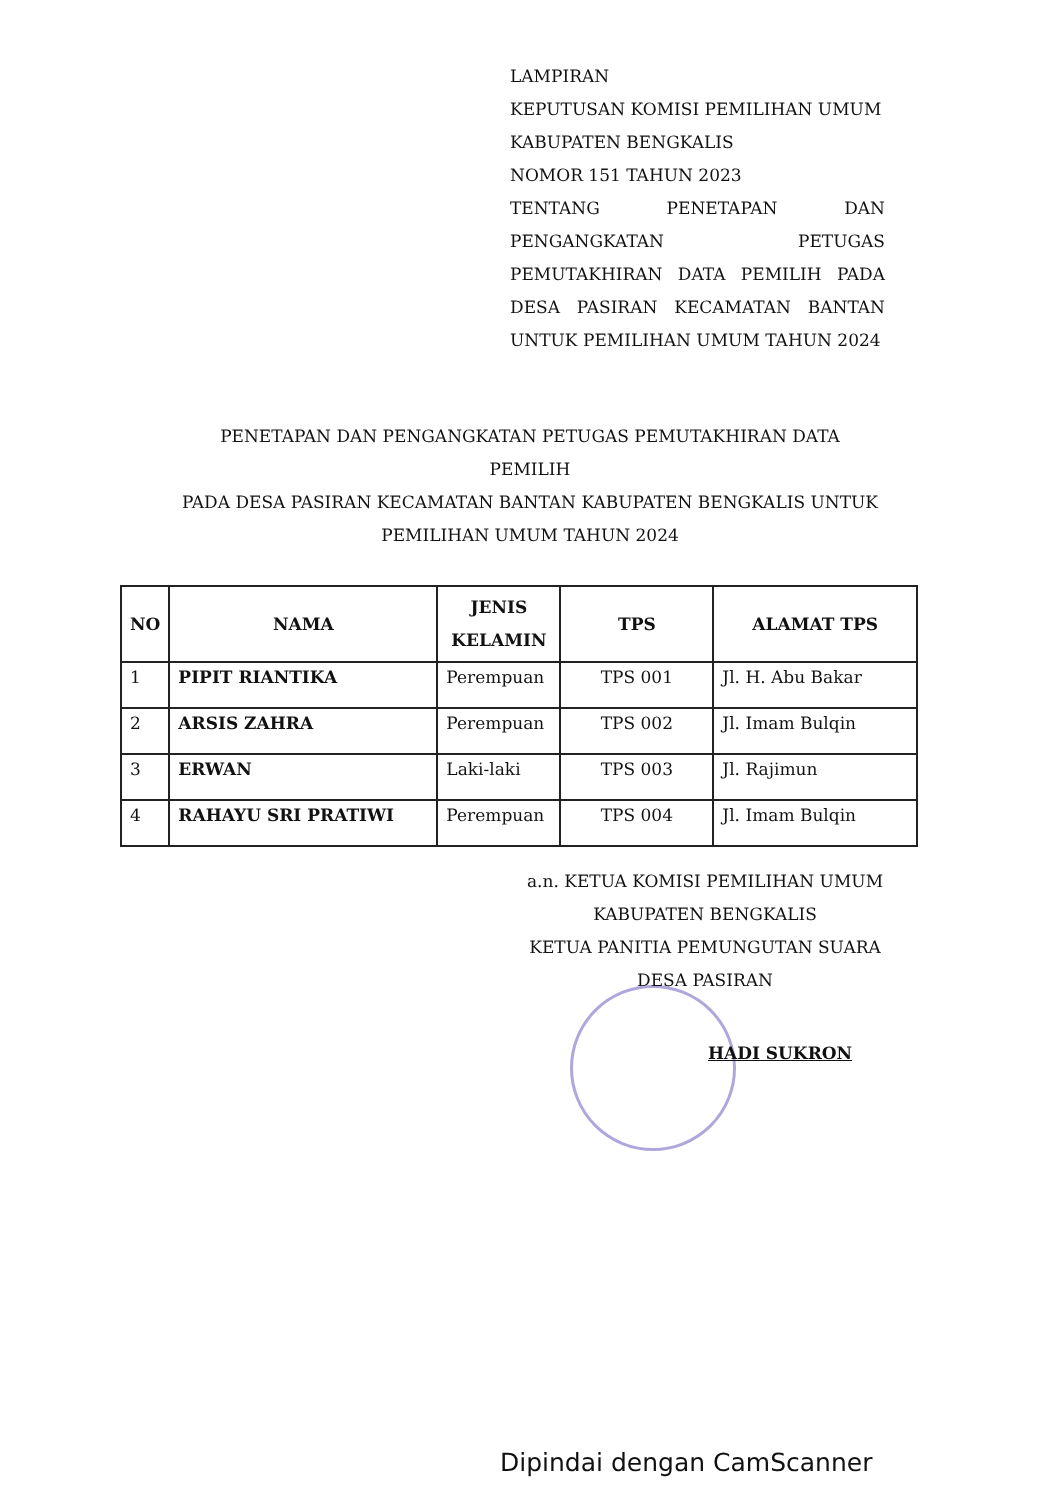LAMPIRAN
KEPUTUSAN KOMISI PEMILIHAN UMUM
KABUPATEN BENGKALIS
NOMOR 151 TAHUN 2023
TENTANG PENETAPAN DAN
PENGANGKATAN PETUGAS
PEMUTAKHIRAN DATA PEMILIH PADA
DESA PASIRAN KECAMATAN BANTAN
UNTUK PEMILIHAN UMUM TAHUN 2024
PENETAPAN DAN PENGANGKATAN PETUGAS PEMUTAKHIRAN DATA
PEMILIH
PADA DESA PASIRAN KECAMATAN BANTAN KABUPATEN BENGKALIS UNTUK
PEMILIHAN UMUM TAHUN 2024
| NO | NAMA | JENIS KELAMIN | TPS | ALAMAT TPS |
| --- | --- | --- | --- | --- |
| 1 | PIPIT RIANTIKA | Perempuan | TPS 001 | Jl. H. Abu Bakar |
| 2 | ARSIS ZAHRA | Perempuan | TPS 002 | Jl. Imam Bulqin |
| 3 | ERWAN | Laki-laki | TPS 003 | Jl. Rajimun |
| 4 | RAHAYU SRI PRATIWI | Perempuan | TPS 004 | Jl. Imam Bulqin |
a.n. KETUA KOMISI PEMILIHAN UMUM
KABUPATEN BENGKALIS
KETUA PANITIA PEMUNGUTAN SUARA
DESA PASIRAN
HADI SUKRON
Dipindai dengan CamScanner